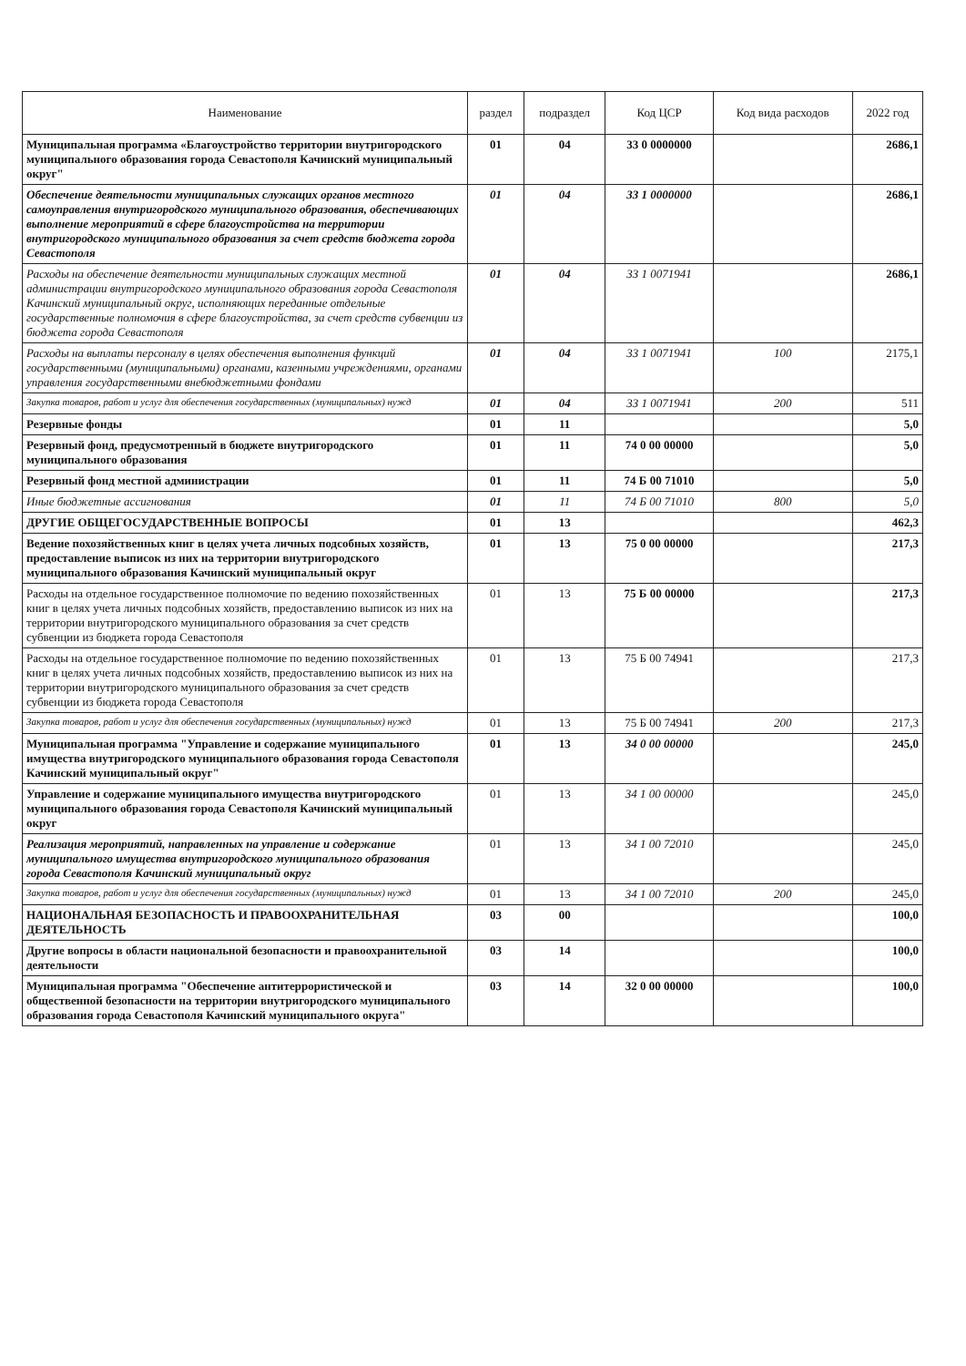| Наименование | раздел | подраздел | Код ЦСР | Код вида расходов | 2022 год |
| --- | --- | --- | --- | --- | --- |
| Муниципальная программа «Благоустройство территории внутригородского муниципального образования города Севастополя Качинский муниципальный округ" | 01 | 04 | 33 0 0000000 | | 2686,1 |
| Обеспечение деятельности муниципальных служащих органов местного самоуправления внутригородского муниципального образования, обеспечивающих выполнение мероприятий в сфере благоустройства на территории внутригородского муниципального образования за счет средств бюджета города Севастополя | 01 | 04 | 33 1 0000000 | | 2686,1 |
| Расходы на обеспечение деятельности муниципальных служащих местной администрации внутригородского муниципального образования города Севастополя Качинский муниципальный округ, исполняющих переданные отдельные государственные полномочия в сфере благоустройства, за счет средств субвенции из бюджета города Севастополя | 01 | 04 | 33 1 0071941 | | 2686,1 |
| Расходы на выплаты персоналу в целях обеспечения выполнения функций государственными (муниципальными) органами, казенными учреждениями, органами управления государственными внебюджетными фондами | 01 | 04 | 33 1 0071941 | 100 | 2175,1 |
| Закупка товаров, работ и услуг для обеспечения государственных (муниципальных) нужд | 01 | 04 | 33 1 0071941 | 200 | 511 |
| Резервные фонды | 01 | 11 | | | 5,0 |
| Резервный фонд, предусмотренный в бюджете внутригородского муниципального образования | 01 | 11 | 74 0 00 00000 | | 5,0 |
| Резервный фонд местной администрации | 01 | 11 | 74 Б 00 71010 | | 5,0 |
| Иные бюджетные ассигнования | 01 | 11 | 74 Б 00 71010 | 800 | 5,0 |
| ДРУГИЕ ОБЩЕГОСУДАРСТВЕННЫЕ ВОПРОСЫ | 01 | 13 | | | 462,3 |
| Ведение похозяйственных книг в целях учета личных подсобных хозяйств, предоставление выписок из них на территории внутригородского муниципального образования Качинский муниципальный округ | 01 | 13 | 75 0 00 00000 | | 217,3 |
| Расходы на отдельное государственное полномочие по ведению похозяйственных книг в целях учета личных подсобных хозяйств, предоставлению выписок из них на территории внутригородского муниципального образования за счет средств субвенции из бюджета города Севастополя | 01 | 13 | 75 Б 00 00000 | | 217,3 |
| Расходы на отдельное государственное полномочие по ведению похозяйственных книг в целях учета личных подсобных хозяйств, предоставлению выписок из них на территории внутригородского муниципального образования за счет средств субвенции из бюджета города Севастополя | 01 | 13 | 75 Б 00 74941 | | 217,3 |
| Закупка товаров, работ и услуг для обеспечения государственных (муниципальных) нужд | 01 | 13 | 75 Б 00 74941 | 200 | 217,3 |
| Муниципальная программа "Управление и содержание муниципального имущества внутригородского муниципального образования города Севастополя Качинский муниципальный округ" | 01 | 13 | 34 0 00 00000 | | 245,0 |
| Управление и содержание муниципального имущества внутригородского муниципального образования города Севастополя Качинский муниципальный округ | 01 | 13 | 34 1 00 00000 | | 245,0 |
| Реализация мероприятий, направленных на управление и содержание муниципального имущества внутригородского муниципального образования города Севастополя Качинский муниципальный округ | 01 | 13 | 34 1 00 72010 | | 245,0 |
| Закупка товаров, работ и услуг для обеспечения государственных (муниципальных) нужд | 01 | 13 | 34 1 00 72010 | 200 | 245,0 |
| НАЦИОНАЛЬНАЯ БЕЗОПАСНОСТЬ И ПРАВООХРАНИТЕЛЬНАЯ ДЕЯТЕЛЬНОСТЬ | 03 | 00 | | | 100,0 |
| Другие вопросы в области национальной безопасности и правоохранительной деятельности | 03 | 14 | | | 100,0 |
| Муниципальная программа "Обеспечение антитеррористической и общественной безопасности на территории внутригородского муниципального образования города Севастополя Качинский муниципального округа" | 03 | 14 | 32 0 00 00000 | | 100,0 |